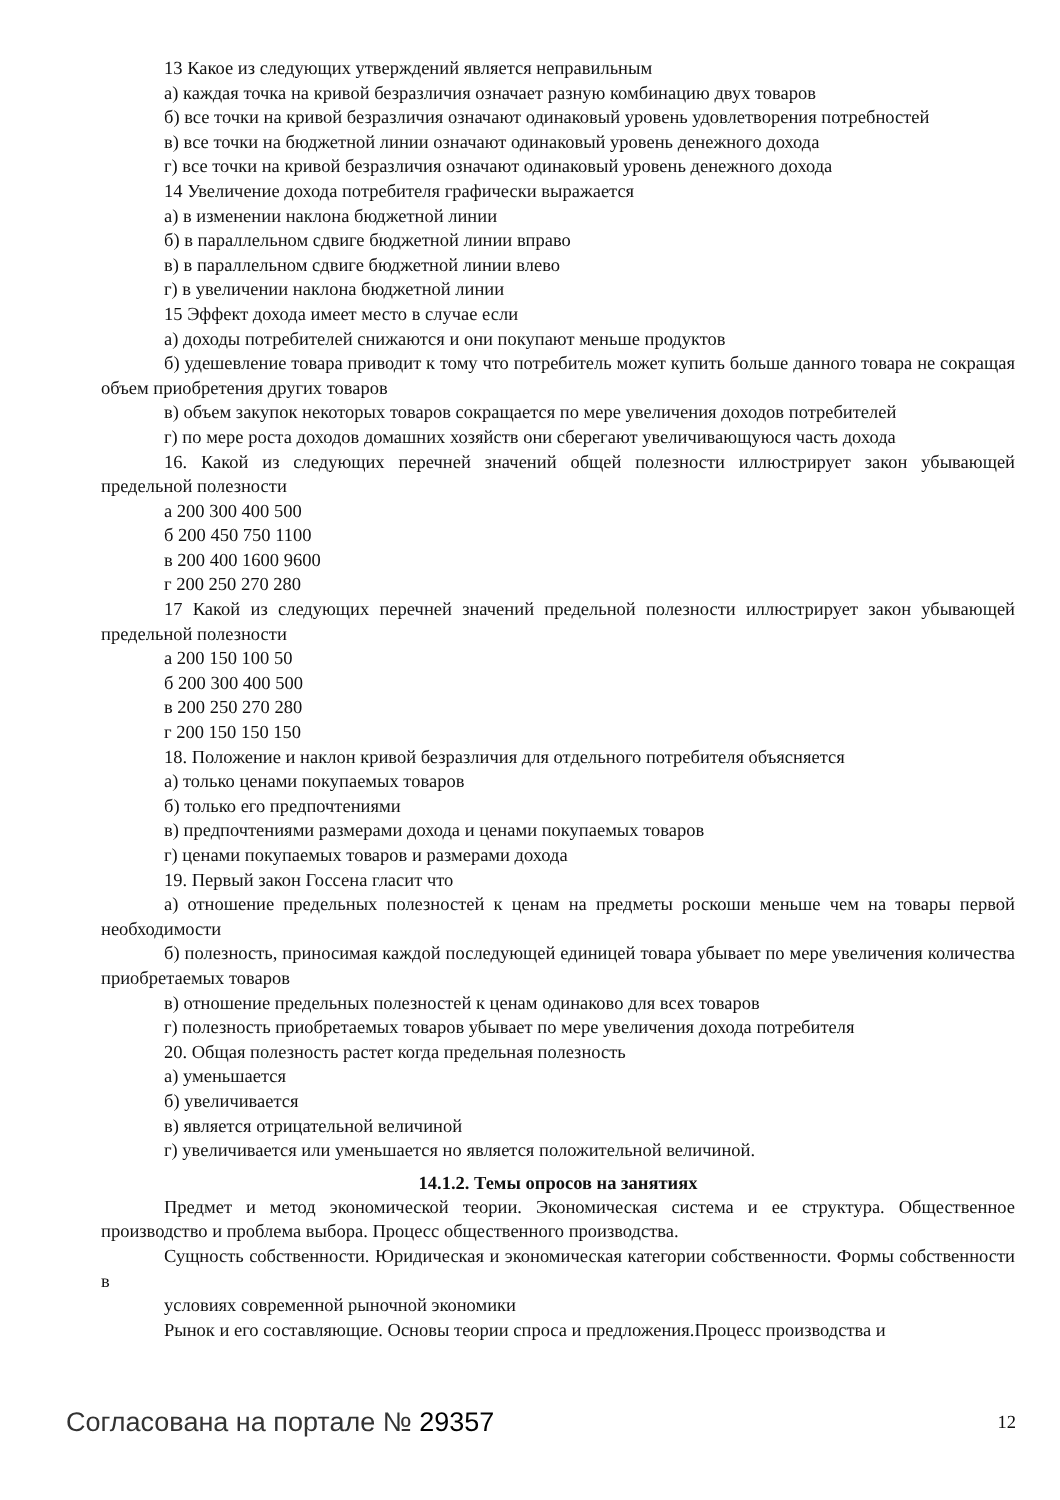13 Какое из следующих утверждений является неправильным
а) каждая точка на кривой безразличия означает разную комбинацию двух товаров
б) все точки на кривой безразличия означают одинаковый уровень удовлетворения потребностей
в) все точки на бюджетной линии означают одинаковый уровень денежного дохода
г) все точки на кривой безразличия означают одинаковый уровень денежного дохода
14 Увеличение дохода потребителя графически выражается
а) в изменении наклона бюджетной линии
б) в параллельном сдвиге бюджетной линии вправо
в) в параллельном сдвиге бюджетной линии влево
г) в увеличении наклона бюджетной линии
15 Эффект дохода имеет место в случае если
а) доходы потребителей снижаются и они покупают меньше продуктов
б) удешевление товара приводит к тому что потребитель может купить больше данного товара не сокращая объем приобретения других товаров
в) объем закупок некоторых товаров сокращается по мере увеличения доходов потребителей
г) по мере роста доходов домашних хозяйств они сберегают увеличивающуюся часть дохода
16. Какой из следующих перечней значений общей полезности иллюстрирует закон убывающей предельной полезности
а 200 300 400 500
б 200 450 750 1100
в 200 400 1600 9600
г 200 250 270 280
17 Какой из следующих перечней значений предельной полезности иллюстрирует закон убывающей предельной полезности
а 200 150 100 50
б 200 300 400 500
в 200 250 270 280
г 200 150 150 150
18. Положение и наклон кривой безразличия для отдельного потребителя объясняется
а) только ценами покупаемых товаров
б) только его предпочтениями
в) предпочтениями размерами дохода и ценами покупаемых товаров
г) ценами покупаемых товаров и размерами дохода
19. Первый закон Госсена гласит что
а) отношение предельных полезностей к ценам на предметы роскоши меньше чем на товары первой необходимости
б) полезность, приносимая каждой последующей единицей товара убывает по мере увеличения количества приобретаемых товаров
в) отношение предельных полезностей к ценам одинаково для всех товаров
г) полезность приобретаемых товаров убывает по мере увеличения дохода потребителя
20. Общая полезность растет когда предельная полезность
а) уменьшается
б) увеличивается
в) является отрицательной величиной
г) увеличивается или уменьшается но является положительной величиной.
14.1.2. Темы опросов на занятиях
Предмет и метод экономической теории. Экономическая система и ее структура. Общественное производство и проблема выбора. Процесс общественного производства.
Сущность собственности. Юридическая и экономическая категории собственности. Формы собственности в
условиях современной рыночной экономики
Рынок и его составляющие. Основы теории спроса и предложения.Процесс производства и
Согласована на портале № 29357 12